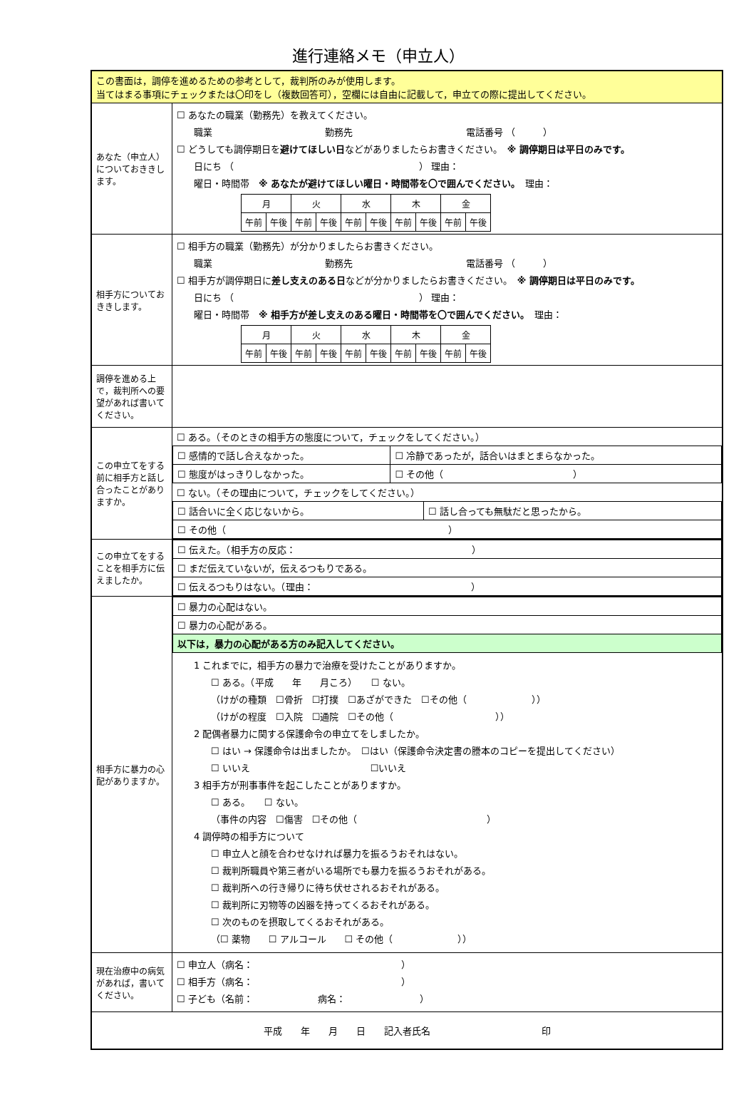進行連絡メモ（申立人）
| この書面は，調停を進めるための参考として，裁判所のみが使用します。 当てはまる事項にチェックまたは〇印をし（複数回答可），空欄には自由に記載して，申立ての際に提出してください。 | |
| あなた（申立人）についておききします。 | ☐ あなたの職業（勤務先）を教えてください。 職業 勤務先 電話番号 （ ） ☐ どうしても調停期日を 避けてほしい日 などがありましたらお書きください。 ※ 調停期日は平日のみです。 日にち （ ） 理由： 曜日・時間帯 ※ あなたが避けてほしい曜日・時間帯を〇で囲んでください。 理由： / 月 / / 火 / / 水 / / 木 / / 金 / / / 午前 / 午後 / 午前 / 午後 / 午前 / 午後 / 午前 / 午後 / 午前 / 午後 / |
| 相手方についておききします。 | ☐ 相手方の職業（勤務先）が分かりましたらお書きください。 職業 勤務先 電話番号 （ ） ☐ 相手方が調停期日に 差し支えのある日 などが分かりましたらお書きください。 ※ 調停期日は平日のみです。 日にち （ ） 理由： 曜日・時間帯 ※ 相手方が差し支えのある曜日・時間帯を〇で囲んでください。 理由： / 月 / / 火 / / 水 / / 木 / / 金 / / / 午前 / 午後 / 午前 / 午後 / 午前 / 午後 / 午前 / 午後 / 午前 / 午後 / |
| 調停を進める上で，裁判所への要望があれば書いてください。 | |
| この申立てをする前に相手方と話し合ったことがありますか。 | ☐ ある。（そのときの相手方の態度について，チェックをしてください。） / ☐ 感情的で話し合えなかった。 / ☐ 冷静であったが，話合いはまとまらなかった。 / / ☐ 態度がはっきりしなかった。 / ☐ その他（ ） / ☐ ない。（その理由について，チェックをしてください。） / ☐ 話合いに全く応じないから。 / ☐ 話し合っても無駄だと思ったから。 / / ☐ その他（ ） / / |
| この申立てをすることを相手方に伝えましたか。 | / ☐ 伝えた。（相手方の反応： ） / / ☐ まだ伝えていないが，伝えるつもりである。 / / ☐ 伝えるつもりはない。（理由： ） / |
| 相手方に暴力の心配がありますか。 | / ☐ 暴力の心配はない。 / / ☐ 暴力の心配がある。 / / 以下は，暴力の心配がある方のみ記入してください。 / 1 これまでに，相手方の暴力で治療を受けたことがありますか。 ☐ ある。（平成 年 月ころ） ☐ ない。 （けがの種類 ☐骨折 ☐打撲 ☐あざができた ☐その他（ ）） （けがの程度 ☐入院 ☐通院 ☐その他（ ）） 2 配偶者暴力に関する保護命令の申立てをしましたか。 ☐ はい → 保護命令は出ましたか。 ☐はい（保護命令決定書の謄本のコピーを提出してください） ☐ いいえ ☐いいえ 3 相手方が刑事事件を起こしたことがありますか。 ☐ ある。 ☐ ない。 （事件の内容 ☐傷害 ☐その他（ ） 4 調停時の相手方について ☐ 申立人と顔を合わせなければ暴力を振るうおそれはない。 ☐ 裁判所職員や第三者がいる場所でも暴力を振るうおそれがある。 ☐ 裁判所への行き帰りに待ち伏せされるおそれがある。 ☐ 裁判所に刃物等の凶器を持ってくるおそれがある。 ☐ 次のものを摂取してくるおそれがある。 （☐ 薬物 ☐ アルコール ☐ その他（ ）） |
| 現在治療中の病気があれば，書いてください。 | ☐ 申立人（病名： ） ☐ 相手方（病名： ） ☐ 子ども（名前： 病名： ） |
| 平成 年 月 日 記入者氏名 印 | |